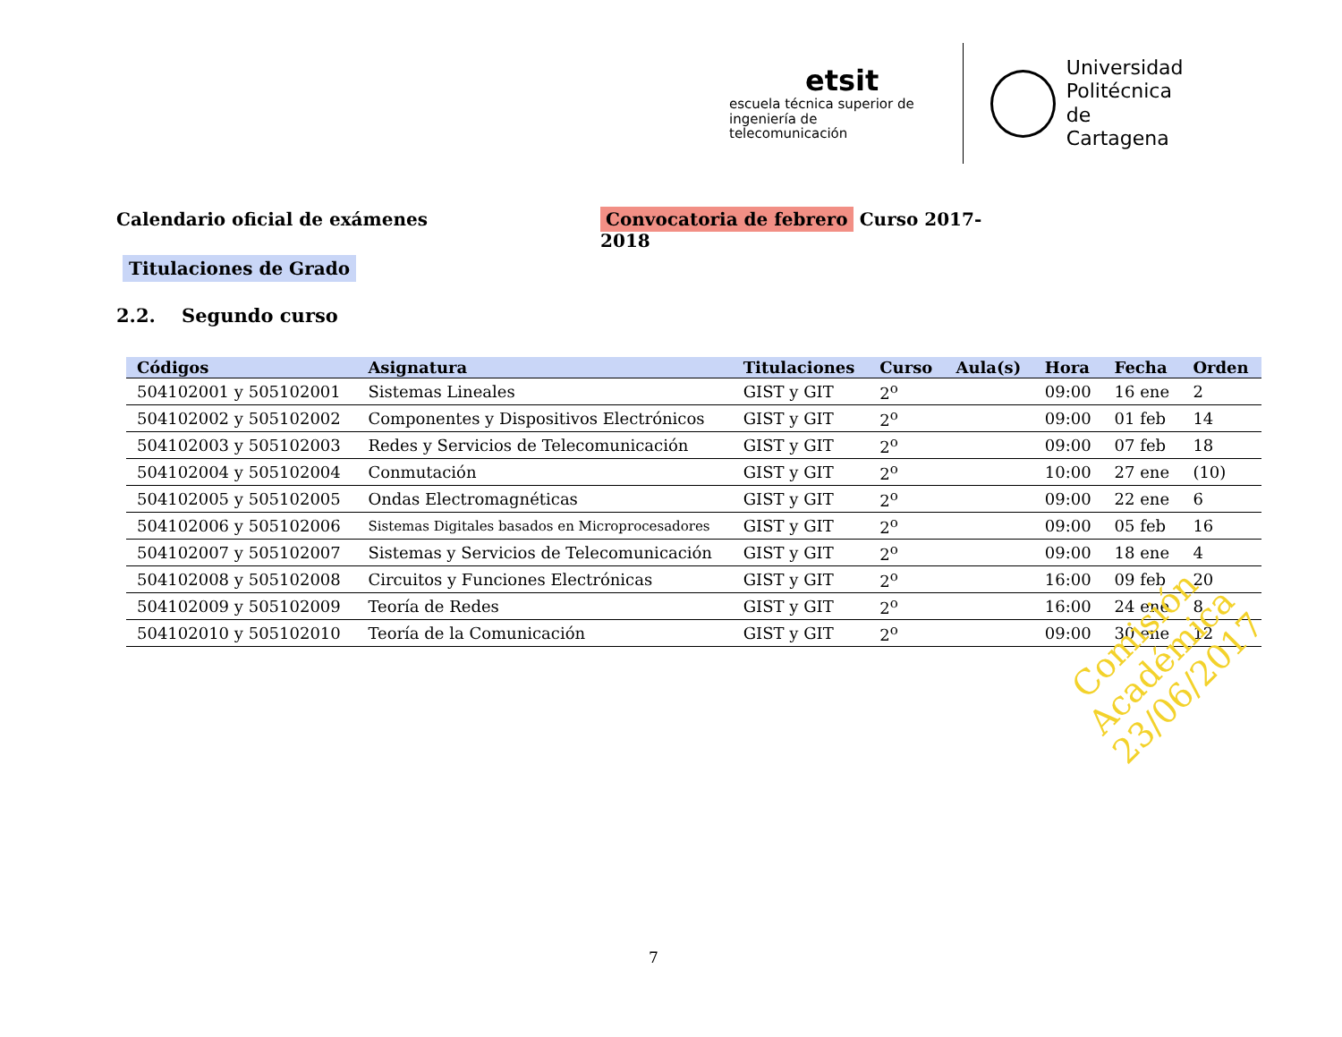etsit
escuela técnica superior de
ingeniería de telecomunicación
Universidad
Politécnica
de Cartagena
Calendario oficial de exámenes Convocatoria de febrero Curso 2017-2018
Titulaciones de Grado
2.2. Segundo curso
| Códigos | Asignatura | Titulaciones | Curso | Aula(s) | Hora | Fecha | Orden |
| --- | --- | --- | --- | --- | --- | --- | --- |
| 504102001 y 505102001 | Sistemas Lineales | GIST y GIT | 2<sup>o</sup> | | 09:00 | 16 ene | 2 |
| 504102002 y 505102002 | Componentes y Dispositivos Electrónicos | GIST y GIT | 2<sup>o</sup> | | 09:00 | 01 feb | 14 |
| 504102003 y 505102003 | Redes y Servicios de Telecomunicación | GIST y GIT | 2<sup>o</sup> | | 09:00 | 07 feb | 18 |
| 504102004 y 505102004 | Conmutación | GIST y GIT | 2<sup>o</sup> | | 10:00 | 27 ene | (10) |
| 504102005 y 505102005 | Ondas Electromagnéticas | GIST y GIT | 2<sup>o</sup> | | 09:00 | 22 ene | 6 |
| 504102006 y 505102006 | Sistemas Digitales basados en Microprocesadores | GIST y GIT | 2<sup>o</sup> | | 09:00 | 05 feb | 16 |
| 504102007 y 505102007 | Sistemas y Servicios de Telecomunicación | GIST y GIT | 2<sup>o</sup> | | 09:00 | 18 ene | 4 |
| 504102008 y 505102008 | Circuitos y Funciones Electrónicas | GIST y GIT | 2<sup>o</sup> | | 16:00 | 09 feb | 20 |
| 504102009 y 505102009 | Teoría de Redes | GIST y GIT | 2<sup>o</sup> | | 16:00 | 24 ene | 8 |
| 504102010 y 505102010 | Teoría de la Comunicación | GIST y GIT | 2<sup>o</sup> | | 09:00 | 30 ene | 12 |
Comisión Académica
23/06/2017
7